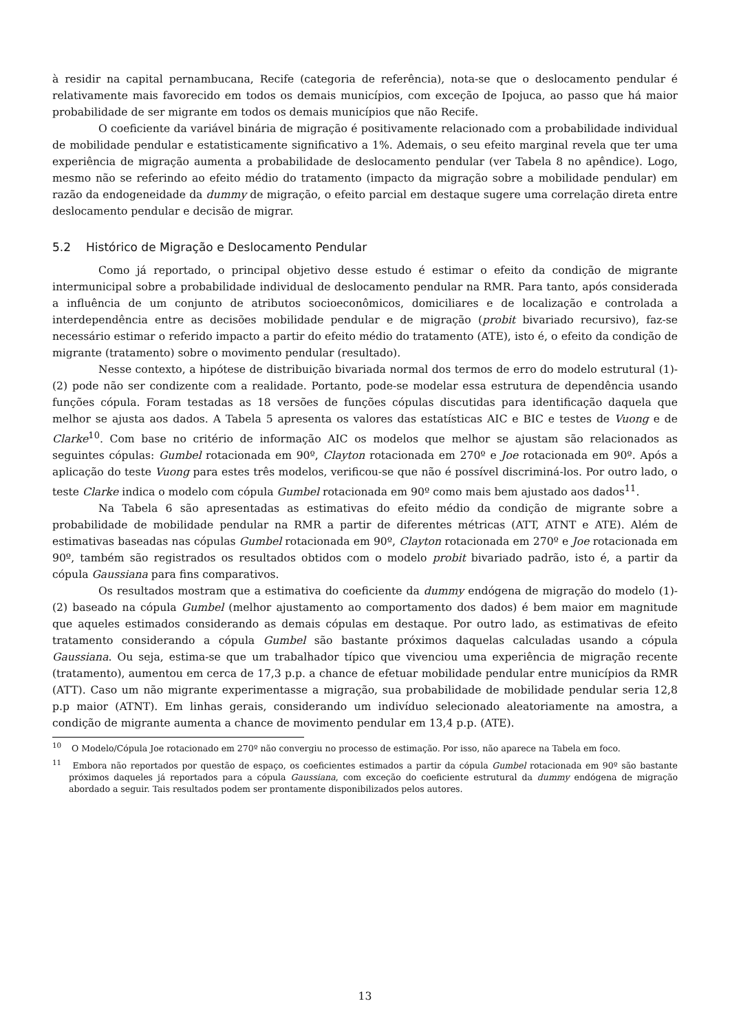à residir na capital pernambucana, Recife (categoria de referência), nota-se que o deslocamento pendular é relativamente mais favorecido em todos os demais municípios, com exceção de Ipojuca, ao passo que há maior probabilidade de ser migrante em todos os demais municípios que não Recife.
O coeficiente da variável binária de migração é positivamente relacionado com a probabilidade individual de mobilidade pendular e estatisticamente significativo a 1%. Ademais, o seu efeito marginal revela que ter uma experiência de migração aumenta a probabilidade de deslocamento pendular (ver Tabela 8 no apêndice). Logo, mesmo não se referindo ao efeito médio do tratamento (impacto da migração sobre a mobilidade pendular) em razão da endogeneidade da dummy de migração, o efeito parcial em destaque sugere uma correlação direta entre deslocamento pendular e decisão de migrar.
5.2 Histórico de Migração e Deslocamento Pendular
Como já reportado, o principal objetivo desse estudo é estimar o efeito da condição de migrante intermunicipal sobre a probabilidade individual de deslocamento pendular na RMR. Para tanto, após considerada a influência de um conjunto de atributos socioeconômicos, domiciliares e de localização e controlada a interdependência entre as decisões mobilidade pendular e de migração (probit bivariado recursivo), faz-se necessário estimar o referido impacto a partir do efeito médio do tratamento (ATE), isto é, o efeito da condição de migrante (tratamento) sobre o movimento pendular (resultado).
Nesse contexto, a hipótese de distribuição bivariada normal dos termos de erro do modelo estrutural (1)-(2) pode não ser condizente com a realidade. Portanto, pode-se modelar essa estrutura de dependência usando funções cópula. Foram testadas as 18 versões de funções cópulas discutidas para identificação daquela que melhor se ajusta aos dados. A Tabela 5 apresenta os valores das estatísticas AIC e BIC e testes de Vuong e de Clarke<sup>10</sup>. Com base no critério de informação AIC os modelos que melhor se ajustam são relacionados as seguintes cópulas: Gumbel rotacionada em 90º, Clayton rotacionada em 270º e Joe rotacionada em 90º. Após a aplicação do teste Vuong para estes três modelos, verificou-se que não é possível discriminá-los. Por outro lado, o teste Clarke indica o modelo com cópula Gumbel rotacionada em 90º como mais bem ajustado aos dados<sup>11</sup>.
Na Tabela 6 são apresentadas as estimativas do efeito médio da condição de migrante sobre a probabilidade de mobilidade pendular na RMR a partir de diferentes métricas (ATT, ATNT e ATE). Além de estimativas baseadas nas cópulas Gumbel rotacionada em 90º, Clayton rotacionada em 270º e Joe rotacionada em 90º, também são registrados os resultados obtidos com o modelo probit bivariado padrão, isto é, a partir da cópula Gaussiana para fins comparativos.
Os resultados mostram que a estimativa do coeficiente da dummy endógena de migração do modelo (1)-(2) baseado na cópula Gumbel (melhor ajustamento ao comportamento dos dados) é bem maior em magnitude que aqueles estimados considerando as demais cópulas em destaque. Por outro lado, as estimativas de efeito tratamento considerando a cópula Gumbel são bastante próximos daquelas calculadas usando a cópula Gaussiana. Ou seja, estima-se que um trabalhador típico que vivenciou uma experiência de migração recente (tratamento), aumentou em cerca de 17,3 p.p. a chance de efetuar mobilidade pendular entre municípios da RMR (ATT). Caso um não migrante experimentasse a migração, sua probabilidade de mobilidade pendular seria 12,8 p.p maior (ATNT). Em linhas gerais, considerando um indivíduo selecionado aleatoriamente na amostra, a condição de migrante aumenta a chance de movimento pendular em 13,4 p.p. (ATE).
<sup>10</sup> O Modelo/Cópula Joe rotacionado em 270º não convergiu no processo de estimação. Por isso, não aparece na Tabela em foco.
<sup>11</sup> Embora não reportados por questão de espaço, os coeficientes estimados a partir da cópula Gumbel rotacionada em 90º são bastante próximos daqueles já reportados para a cópula Gaussiana, com exceção do coeficiente estrutural da dummy endógena de migração abordado a seguir. Tais resultados podem ser prontamente disponibilizados pelos autores.
13